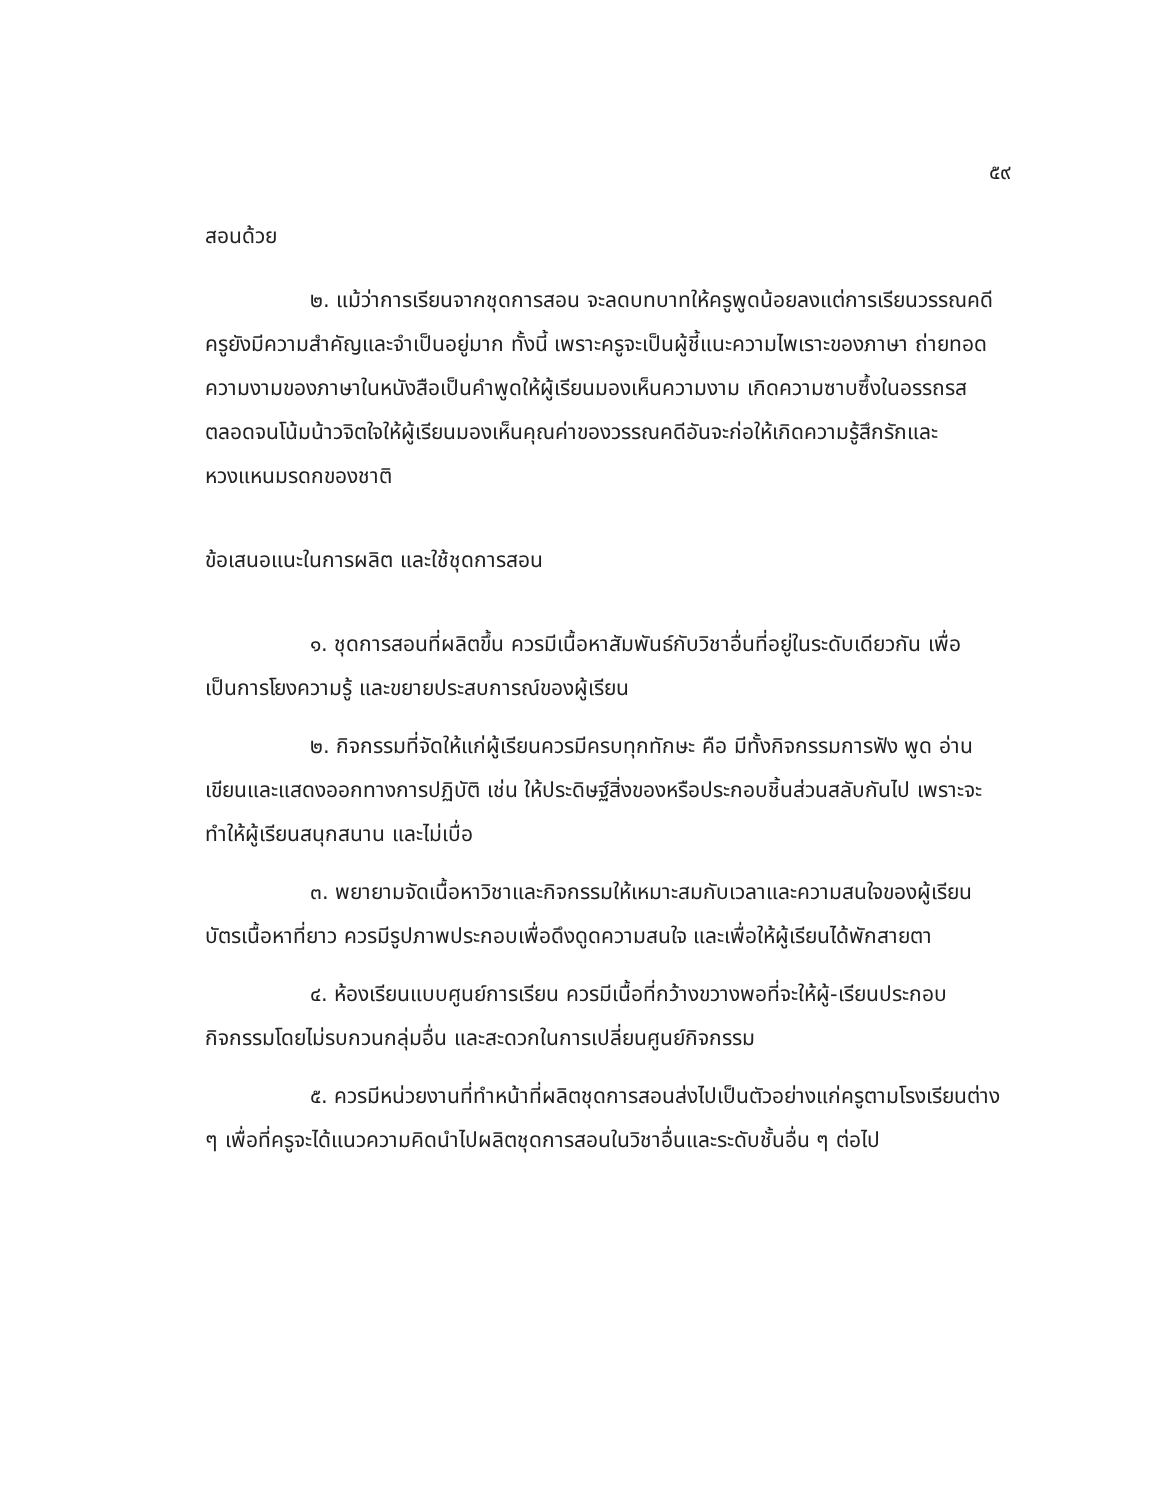๕๙
สอนด้วย
๒. แม้ว่าการเรียนจากชุดการสอน จะลดบทบาทให้ครูพูดน้อยลงแต่การเรียนวรรณคดี ครูยังมีความสำคัญและจำเป็นอยู่มาก ทั้งนี้ เพราะครูจะเป็นผู้ชี้แนะความไพเราะของภาษา ถ่ายทอดความงามของภาษาในหนังสือเป็นคำพูดให้ผู้เรียนมองเห็นความงาม เกิดความซาบซึ้งในอรรถรส ตลอดจนโน้มน้าวจิตใจให้ผู้เรียนมองเห็นคุณค่าของวรรณคดีอันจะก่อให้เกิดความรู้สึกรักและหวงแหนมรดกของชาติ
ข้อเสนอแนะในการผลิต และใช้ชุดการสอน
๑. ชุดการสอนที่ผลิตขึ้น ควรมีเนื้อหาสัมพันธ์กับวิชาอื่นที่อยู่ในระดับเดียวกัน เพื่อเป็นการโยงความรู้ และขยายประสบการณ์ของผู้เรียน
๒. กิจกรรมที่จัดให้แก่ผู้เรียนควรมีครบทุกทักษะ คือ มีทั้งกิจกรรมการฟัง พูด อ่าน เขียนและแสดงออกทางการปฏิบัติ เช่น ให้ประดิษฐ์สิ่งของหรือประกอบชิ้นส่วนสลับกันไป เพราะจะทำให้ผู้เรียนสนุกสนาน และไม่เบื่อ
๓. พยายามจัดเนื้อหาวิชาและกิจกรรมให้เหมาะสมกับเวลาและความสนใจของผู้เรียน บัตรเนื้อหาที่ยาว ควรมีรูปภาพประกอบเพื่อดึงดูดความสนใจ และเพื่อให้ผู้เรียนได้พักสายตา
๔. ห้องเรียนแบบศูนย์การเรียน ควรมีเนื้อที่กว้างขวางพอที่จะให้ผู้-เรียนประกอบกิจกรรมโดยไม่รบกวนกลุ่มอื่น และสะดวกในการเปลี่ยนศูนย์กิจกรรม
๕. ควรมีหน่วยงานที่ทำหน้าที่ผลิตชุดการสอนส่งไปเป็นตัวอย่างแก่ครูตามโรงเรียนต่าง ๆ เพื่อที่ครูจะได้แนวความคิดนำไปผลิตชุดการสอนในวิชาอื่นและระดับชั้นอื่น ๆ ต่อไป